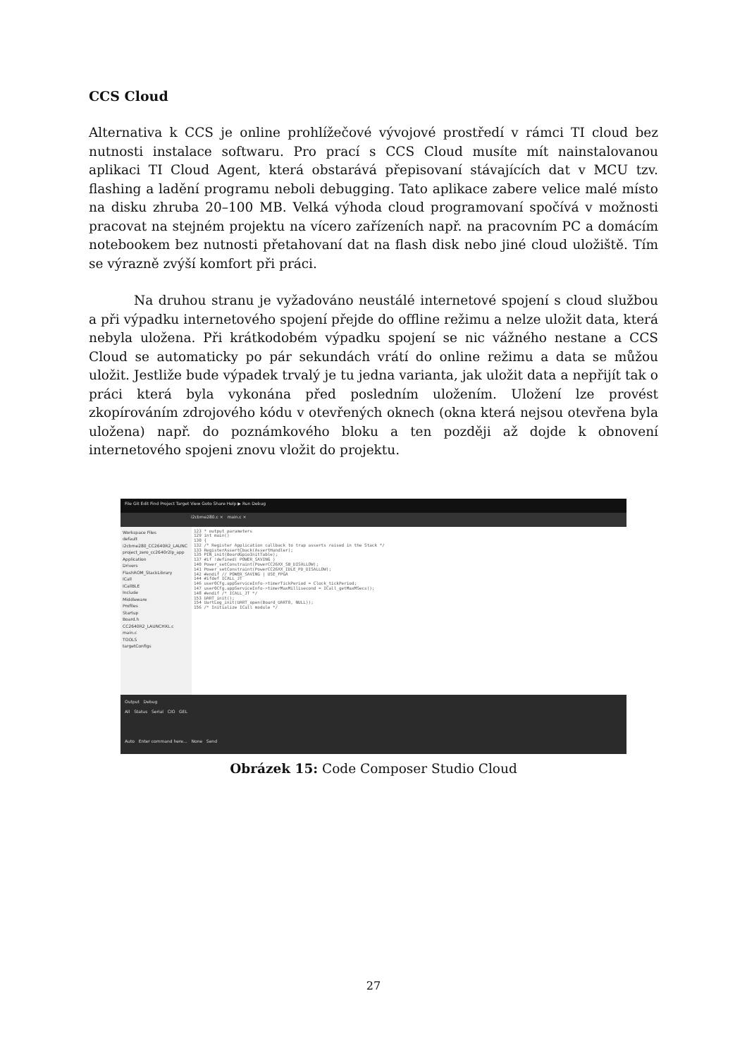CCS Cloud
Alternativa k CCS je online prohlížečové vývojové prostředí v rámci TI cloud bez nutnosti instalace softwaru. Pro prací s CCS Cloud musíte mít nainstalovanou aplikaci TI Cloud Agent, která obstarává přepisovaní stávajících dat v MCU tzv. flashing a ladění programu neboli debugging. Tato aplikace zabere velice malé místo na disku zhruba 20–100 MB. Velká výhoda cloud programovaní spočívá v možnosti pracovat na stejném projektu na vícero zařízeních např. na pracovním PC a domácím notebookem bez nutnosti přetahovaní dat na flash disk nebo jiné cloud uložiště. Tím se výrazně zvýší komfort při práci.
Na druhou stranu je vyžadováno neustálé internetové spojení s cloud službou a při výpadku internetového spojení přejde do offline režimu a nelze uložit data, která nebyla uložena. Při krátkodobém výpadku spojení se nic vážného nestane a CCS Cloud se automaticky po pár sekundách vrátí do online režimu a data se můžou uložit. Jestliže bude výpadek trvalý je tu jedna varianta, jak uložit data a nepřijít tak o práci která byla vykonána před posledním uložením. Uložení lze provést zkopírováním zdrojového kódu v otevřených oknech (okna která nejsou otevřena byla uložena) např. do poznámkového bloku a ten později až dojde k obnovení internetového spojeni znovu vložit do projektu.
File Git Edit Find Project Target View Goto Share Help ▶ Run Debug
i2cbme280.c × main.c ×
Workspace Files
default
i2cbme280_CC2640R2_LAUNC
project_zero_cc2640r2lp_app
Application
Drivers
FlashROM_StackLibrary
ICall
ICallBLE
Include
Middleware
Profiles
Startup
Board.h
CC2640R2_LAUNCHXL.c
main.c
TOOLS
targetConfigs
123 * output parameters
129 int main()
130 {
132 /* Register Application callback to trap asserts raised in the Stack */
133 RegisterAssertCback(AssertHandler);
135 PIN_init(BoardGpioInitTable);
137 #if !defined( POWER_SAVING )
140 Power_setConstraint(PowerCC26XX_SB_DISALLOW);
141 Power_setConstraint(PowerCC26XX_IDLE_PD_DISALLOW);
142 #endif // POWER_SAVING | USE_FPGA
144 #ifdef ICALL_JT
146 user0Cfg.appServiceInfo->timerTickPeriod = Clock_tickPeriod;
147 user0Cfg.appServiceInfo->timerMaxMillisecond = ICall_getMaxMSecs();
148 #endif /* ICALL_JT */
153 UART_init();
154 UartLog_init(UART_open(Board_UART0, NULL));
156 /* Initialize ICall module */
Output Debug
All Status Serial CIO GEL
Auto Enter command here... None Send
Obrázek 15: Code Composer Studio Cloud
27